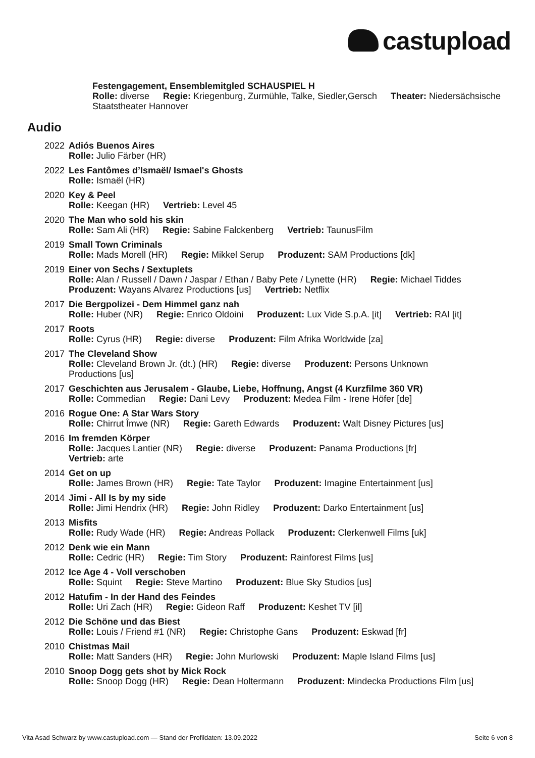castupload
Festengagement, Ensemblemitgled SCHAUSPIEL H
Rolle: diverse Regie: Kriegenburg, Zurmühle, Talke, Siedler,Gersch Theater: Niedersächsische Staatstheater Hannover
Audio
2022 Adiós Buenos Aires
Rolle: Julio Färber (HR)
2022 Les Fantômes d’Ismaël/ Ismael's Ghosts
Rolle: Ismaël (HR)
2020 Key & Peel
Rolle: Keegan (HR) Vertrieb: Level 45
2020 The Man who sold his skin
Rolle: Sam Ali (HR) Regie: Sabine Falckenberg Vertrieb: TaunusFilm
2019 Small Town Criminals
Rolle: Mads Morell (HR) Regie: Mikkel Serup Produzent: SAM Productions [dk]
2019 Einer von Sechs / Sextuplets
Rolle: Alan / Russell / Dawn / Jaspar / Ethan / Baby Pete / Lynette (HR) Regie: Michael Tiddes Produzent: Wayans Alvarez Productions [us] Vertrieb: Netflix
2017 Die Bergpolizei - Dem Himmel ganz nah
Rolle: Huber (NR) Regie: Enrico Oldoini Produzent: Lux Vide S.p.A. [it] Vertrieb: RAI [it]
2017 Roots
Rolle: Cyrus (HR) Regie: diverse Produzent: Film Afrika Worldwide [za]
2017 The Cleveland Show
Rolle: Cleveland Brown Jr. (dt.) (HR) Regie: diverse Produzent: Persons Unknown Productions [us]
2017 Geschichten aus Jerusalem - Glaube, Liebe, Hoffnung, Angst (4 Kurzfilme 360 VR)
Rolle: Commedian Regie: Dani Levy Produzent: Medea Film - Irene Höfer [de]
2016 Rogue One: A Star Wars Story
Rolle: Chirrut Îmwe (NR) Regie: Gareth Edwards Produzent: Walt Disney Pictures [us]
2016 Im fremden Körper
Rolle: Jacques Lantier (NR) Regie: diverse Produzent: Panama Productions [fr]
Vertrieb: arte
2014 Get on up
Rolle: James Brown (HR) Regie: Tate Taylor Produzent: Imagine Entertainment [us]
2014 Jimi - All Is by my side
Rolle: Jimi Hendrix (HR) Regie: John Ridley Produzent: Darko Entertainment [us]
2013 Misfits
Rolle: Rudy Wade (HR) Regie: Andreas Pollack Produzent: Clerkenwell Films [uk]
2012 Denk wie ein Mann
Rolle: Cedric (HR) Regie: Tim Story Produzent: Rainforest Films [us]
2012 Ice Age 4 - Voll verschoben
Rolle: Squint Regie: Steve Martino Produzent: Blue Sky Studios [us]
2012 Hatufim - In der Hand des Feindes
Rolle: Uri Zach (HR) Regie: Gideon Raff Produzent: Keshet TV [il]
2012 Die Schöne und das Biest
Rolle: Louis / Friend #1 (NR) Regie: Christophe Gans Produzent: Eskwad [fr]
2010 Chistmas Mail
Rolle: Matt Sanders (HR) Regie: John Murlowski Produzent: Maple Island Films [us]
2010 Snoop Dogg gets shot by Mick Rock
Rolle: Snoop Dogg (HR) Regie: Dean Holtermann Produzent: Mindecka Productions Film [us]
Vita Asad Schwarz by www.castupload.com — Stand der Profildaten: 13.09.2022 Seite 6 von 8